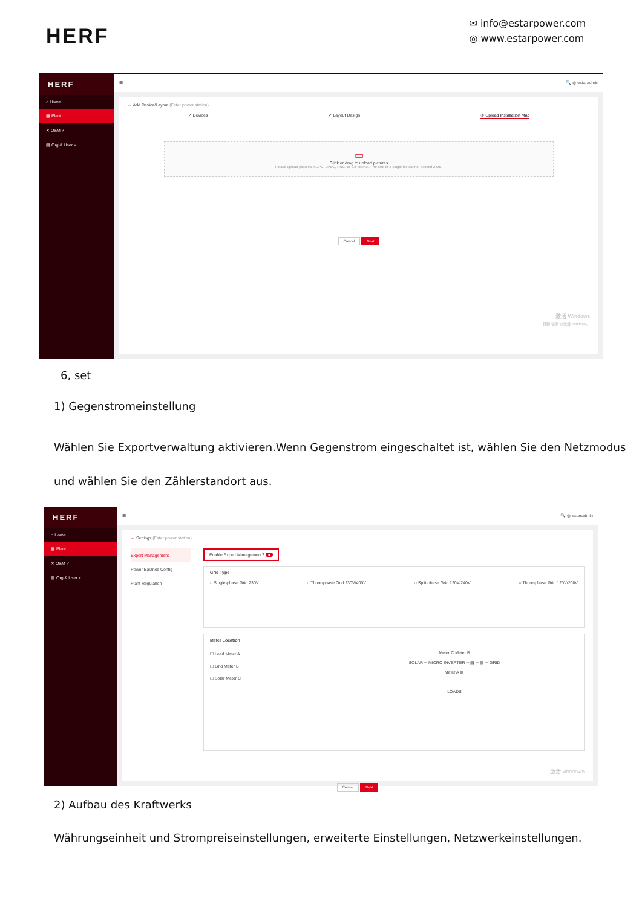HERF
✉ info@estarpower.com
◎ www.estarpower.com
HERF
⌂ Home
▦ Plant
✕ O&M ˅
▤ Org & User ˅
☰ 🔍 ◍ estaradmin
← Add Device/Layout (Estar power station)
✓ Devices ✓ Layout Design ③ Upload Installation Map
▭
Click or drag to upload pictures
Please upload pictures in JPG, JPEG, PNG, or GIF format. The size of a single file cannot exceed 2 MB.
Cancel Next
激活 Windows
转到"设置"以激活 Windows。
6, set
1) Gegenstromeinstellung
Wählen Sie Exportverwaltung aktivieren.Wenn Gegenstrom eingeschaltet ist, wählen Sie den Netzmodus und wählen Sie den Zählerstandort aus.
HERF
⌂ Home
▦ Plant
✕ O&M ˅
▤ Org & User ˅
☰ 🔍 ◍ estaradmin
← Settings (Estar power station)
Export Management
Power Balance Config
Plant Regulation
Enable Export Management? ●
Grid Type
○ Single-phase Grid 230V ○ Three-phase Grid 230V/400V ○ Split-phase Grid 120V/240V ○ Three-phase Grid 120V/208V
Meter Location
☐ Load Meter A
☐ Grid Meter B
☐ Solar Meter C
Meter C Meter B
SOLAR ─ MICRO INVERTER ─ ▤ ─ ▤ ─ GRID
Meter A ▤
│
LOADS
Cancel Next
激活 Windows
2) Aufbau des Kraftwerks
Währungseinheit und Strompreiseinstellungen, erweiterte Einstellungen, Netzwerkeinstellungen.